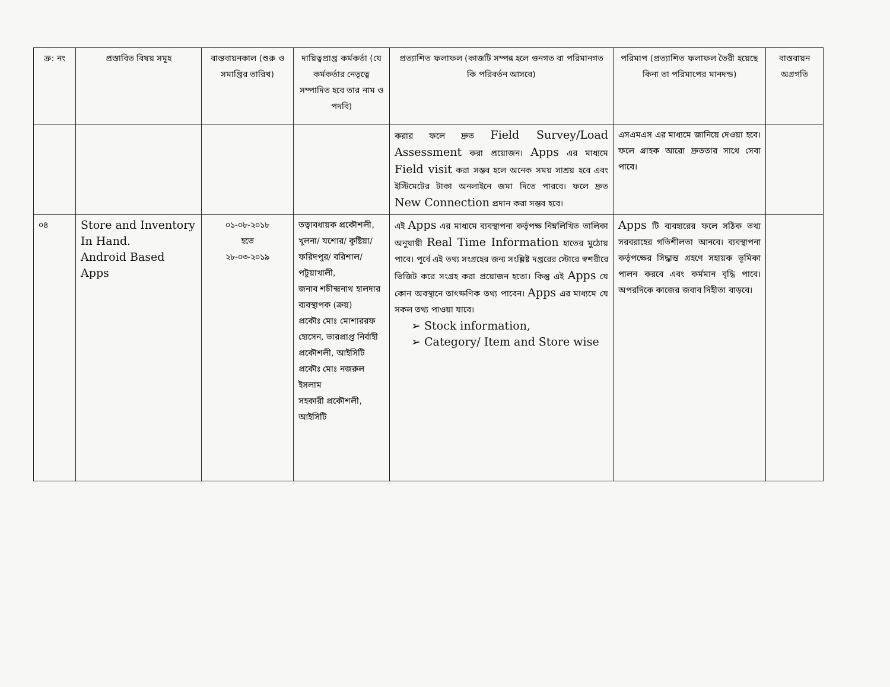| ক্র: নং | প্রস্তাবিত বিষয় সমূহ | বাস্তবায়নকাল (শুরু ও সমাপ্তির তারিখ) | দায়িত্বপ্রাপ্ত কর্মকর্তা (যে কর্মকর্তার নেতৃত্বে সম্পাদিত হবে তার নাম ও পদবি) | প্রত্যাশিত ফলাফল (কাজটি সম্পন্ন হলে গুনগত বা পরিমানগত কি পরিবর্তন আসবে) | পরিমাপ (প্রত্যাশিত ফলাফল তৈরী হয়েছে কিনা তা পরিমাপের মানদন্ড) | বাস্তবায়ন অগ্রগতি |
| --- | --- | --- | --- | --- | --- | --- |
| | | | | করার ফলে দ্রুত Field Survey/Load Assessment করা প্রয়োজন। Apps এর মাধ্যমে Field visit করা সম্ভব হলে অনেক সময় সাশ্রয় হবে এবং ইস্টিমেটের টাকা অনলাইনে জমা দিতে পারবে। ফলে দ্রুত New Connection প্রদান করা সম্ভব হবে। | এসএমএস এর মাধ্যমে জানিয়ে দেওয়া হবে। ফলে গ্রাহক আরো দ্রুততার সাথে সেবা পাবে। | |
| ০৪ | Store and Inventory In Hand. Android Based Apps | ০১-০৮-২০১৮ হতে ২৮-০৩-২০১৯ | তত্বাবধায়ক প্রকৌশলী, খুলনা/ যশোর/ কুষ্টিয়া/ ফরিদপুর/ বরিশাল/ পটুয়াখালী, জনাব শচীন্দ্রনাথ হালদার ব্যবস্থাপক (ক্রয়) প্রকৌঃ মোঃ মোশাররফ হোসেন, ভারপ্রাপ্ত নির্বাহী প্রকৌশলী, আইসিটি প্রকৌঃ মোঃ নজরুল ইসলাম সহকারী প্রকৌশলী, আইসিটি | এই Apps এর মাধ্যমে ব্যবস্থাপনা কর্তৃপক্ষ নিম্নলিখিত তালিকা অনুযায়ী Real Time Information হাতের মুঠোয় পাবে। পূর্বে এই তথ্য সংগ্রহের জন্য সংশ্লিষ্ট দপ্তরের স্টোরে স্বশরীরে ভিজিট করে সংগ্রহ করা প্রয়োজন হতো। কিন্তু এই Apps যে কোন অবস্থানে তাৎক্ষণিক তথ্য পাবেন। Apps এর মাধ্যমে যে সকল তথ্য পাওয়া যাবে। ➢ Stock information, ➢ Category/ Item and Store wise | Apps টি ব্যবহারের ফলে সঠিক তথ্য সরবরাহের গতিশীলতা আনবে। ব্যবস্থাপনা কর্তৃপক্ষের সিদ্ধান্ত গ্রহণে সহায়ক ভূমিকা পালন করবে এবং কর্মমান বৃদ্ধি পাবে। অপরদিকে কাজের জবাব দিহীতা বাড়বে। | |